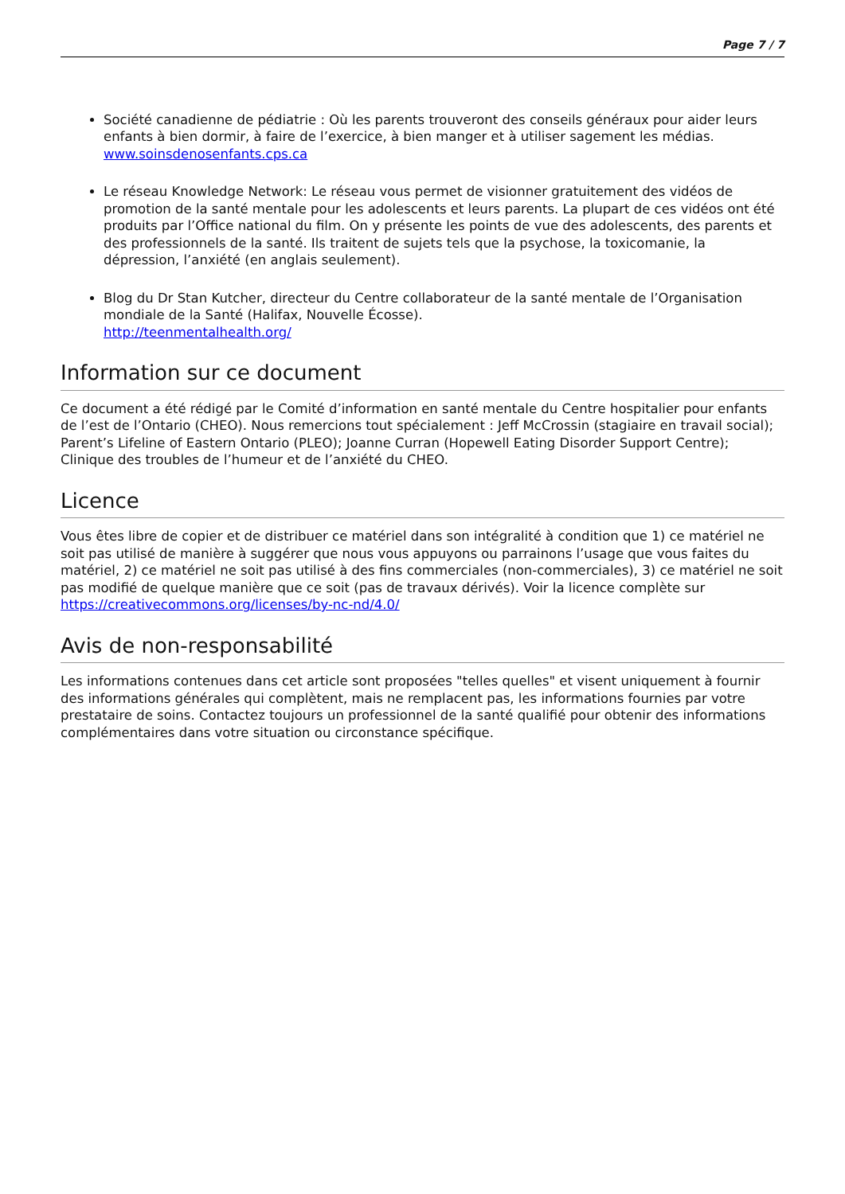Page 7 / 7
Société canadienne de pédiatrie : Où les parents trouveront des conseils généraux pour aider leurs enfants à bien dormir, à faire de l’exercice, à bien manger et à utiliser sagement les médias.
www.soinsdenosenfants.cps.ca
Le réseau Knowledge Network: Le réseau vous permet de visionner gratuitement des vidéos de promotion de la santé mentale pour les adolescents et leurs parents. La plupart de ces vidéos ont été produits par l’Office national du film. On y présente les points de vue des adolescents, des parents et des professionnels de la santé. Ils traitent de sujets tels que la psychose, la toxicomanie, la dépression, l’anxiété (en anglais seulement).
Blog du Dr Stan Kutcher, directeur du Centre collaborateur de la santé mentale de l’Organisation mondiale de la Santé (Halifax, Nouvelle Écosse).
http://teenmentalhealth.org/
Information sur ce document
Ce document a été rédigé par le Comité d’information en santé mentale du Centre hospitalier pour enfants de l’est de l’Ontario (CHEO). Nous remercions tout spécialement : Jeff McCrossin (stagiaire en travail social); Parent’s Lifeline of Eastern Ontario (PLEO); Joanne Curran (Hopewell Eating Disorder Support Centre); Clinique des troubles de l’humeur et de l’anxiété du CHEO.
Licence
Vous êtes libre de copier et de distribuer ce matériel dans son intégralité à condition que 1) ce matériel ne soit pas utilisé de manière à suggérer que nous vous appuyons ou parrainons l’usage que vous faites du matériel, 2) ce matériel ne soit pas utilisé à des fins commerciales (non-commerciales), 3) ce matériel ne soit pas modifié de quelque manière que ce soit (pas de travaux dérivés). Voir la licence complète sur https://creativecommons.org/licenses/by-nc-nd/4.0/
Avis de non-responsabilité
Les informations contenues dans cet article sont proposées "telles quelles" et visent uniquement à fournir des informations générales qui complètent, mais ne remplacent pas, les informations fournies par votre prestataire de soins. Contactez toujours un professionnel de la santé qualifié pour obtenir des informations complémentaires dans votre situation ou circonstance spécifique.